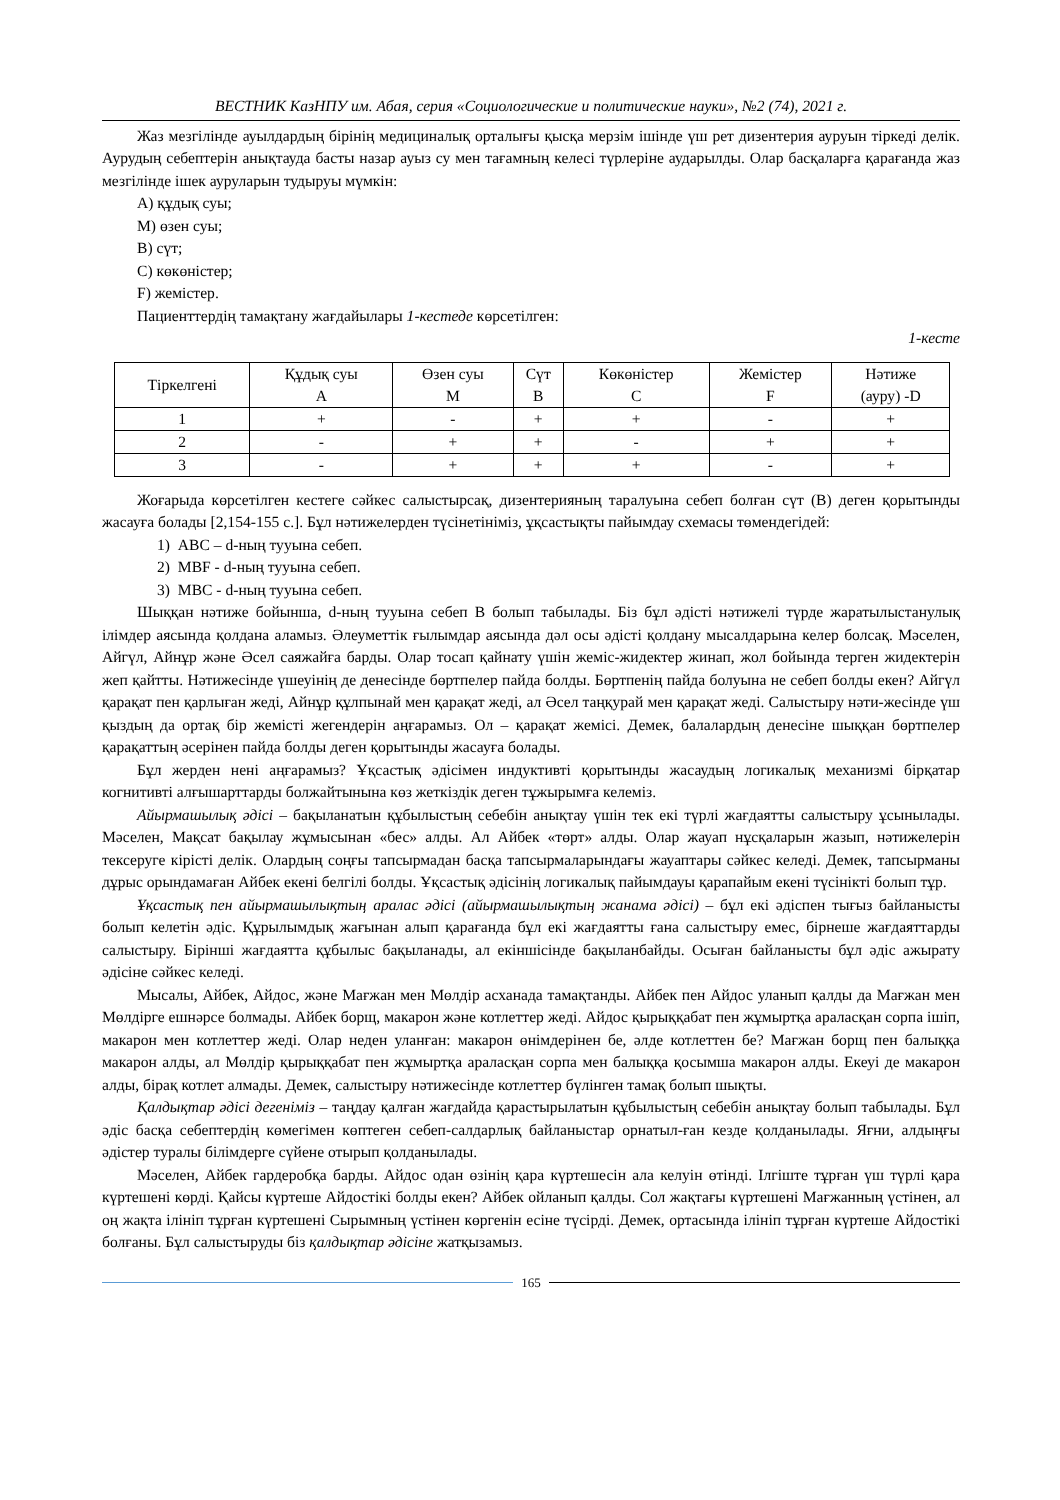ВЕСТНИК КазНПУ им. Абая, серия «Социологические и политические науки», №2 (74), 2021 г.
Жаз мезгілінде ауылдардың бірінің медициналық орталығы қысқа мерзім ішінде үш рет дизентерия ауруын тіркеді делік. Аурудың себептерін анықтауда басты назар ауыз су мен тағамның келесі түрлеріне аударылды. Олар басқаларға қарағанда жаз мезгілінде ішек ауруларын тудыруы мүмкін:
А) құдық суы;
М) өзен суы;
В) сүт;
С) көкөністер;
F) жемістер.
Пациенттердің тамақтану жағдайылары 1-кестеде көрсетілген:
1-кесте
| Тіркелгені | Құдық суы А | Өзен суы М | Сүт В | Көкөністер С | Жемістер F | Нәтиже (ауру) -D |
| --- | --- | --- | --- | --- | --- | --- |
| 1 | + | - | + | + | - | + |
| 2 | - | + | + | - | + | + |
| 3 | - | + | + | + | - | + |
Жоғарыда көрсетілген кестеге сәйкес салыстырсақ, дизентерияның таралуына себеп болған сүт (В) деген қорытынды жасауға болады [2,154-155 с.]. Бұл нәтижелерден түсінетініміз, ұқсастықты пайымдау схемасы төмендегідей:
1) АВС – d-ның тууына себеп.
2) МВF - d-ның тууына себеп.
3) МВС - d-ның тууына себеп.
Шыққан нәтиже бойынша, d-ның тууына себеп В болып табылады. Біз бұл әдісті нәтижелі түрде жаратылыстанулық ілімдер аясында қолдана аламыз. Әлеуметтік ғылымдар аясында дәл осы әдісті қолдану мысалдарына келер болсақ. Мәселен, Айгүл, Айнұр және Әсел саяжайға барды. Олар тосап қайнату үшін жеміс-жидектер жинап, жол бойында терген жидектерін жеп қайтты. Нәтижесінде үшеуінің де денесінде бөртпелер пайда болды. Бөртпенің пайда болуына не себеп болды екен? Айгүл қарақат пен қарлыған жеді, Айнұр құлпынай мен қарақат жеді, ал Әсел таңқурай мен қарақат жеді. Салыстыру нәти-жесінде үш қыздың да ортақ бір жемісті жегендерін аңғарамыз. Ол – қарақат жемісі. Демек, балалардың денесіне шыққан бөртпелер қарақаттың әсерінен пайда болды деген қорытынды жасауға болады.
Бұл жерден нені аңғарамыз? Ұқсастық әдісімен индуктивті қорытынды жасаудың логикалық механизмі бірқатар когнитивті алғышарттарды болжайтынына көз жеткіздік деген тұжырымға келеміз.
Айырмашылық әдісі – бақыланатын құбылыстың себебін анықтау үшін тек екі түрлі жағдаятты салыстыру ұсынылады. Мәселен, Мақсат бақылау жұмысынан «бес» алды. Ал Айбек «төрт» алды. Олар жауап нұсқаларын жазып, нәтижелерін тексеруге кірісті делік. Олардың соңғы тапсырмадан басқа тапсырмаларындағы жауаптары сәйкес келеді. Демек, тапсырманы дұрыс орындамаған Айбек екені белгілі болды. Ұқсастық әдісінің логикалық пайымдауы қарапайым екені түсінікті болып тұр.
Ұқсастық пен айырмашылықтың аралас әдісі (айырмашылықтың жанама әдісі) – бұл екі әдіспен тығыз байланысты болып келетін әдіс. Құрылымдық жағынан алып қарағанда бұл екі жағдаятты ғана салыстыру емес, бірнеше жағдаяттарды салыстыру. Бірінші жағдаятта құбылыс бақыланады, ал екіншісінде бақыланбайды. Осыған байланысты бұл әдіс ажырату әдісіне сәйкес келеді.
Мысалы, Айбек, Айдос, және Мағжан мен Мөлдір асханада тамақтанды. Айбек пен Айдос уланып қалды да Мағжан мен Мөлдірге ешнәрсе болмады. Айбек борщ, макарон және котлеттер жеді. Айдос қырыққабат пен жұмыртқа араласқан сорпа ішіп, макарон мен котлеттер жеді. Олар неден уланған: макарон өнімдерінен бе, әлде котлеттен бе? Мағжан борщ пен балыққа макарон алды, ал Мөлдір қырыққабат пен жұмыртқа араласқан сорпа мен балыққа қосымша макарон алды. Екеуі де макарон алды, бірақ котлет алмады. Демек, салыстыру нәтижесінде котлеттер бүлінген тамақ болып шықты.
Қалдықтар әдісі дегеніміз – таңдау қалған жағдайда қарастырылатын құбылыстың себебін анықтау болып табылады. Бұл әдіс басқа себептердің көмегімен көптеген себеп-салдарлық байланыстар орнатыл-ған кезде қолданылады. Яғни, алдыңғы әдістер туралы білімдерге сүйене отырып қолданылады.
Мәселен, Айбек гардеробқа барды. Айдос одан өзінің қара күртешесін ала келуін өтінді. Ілгіште тұрған үш түрлі қара күртешені көрді. Қайсы күртеше Айдостікі болды екен? Айбек ойланып қалды. Сол жақтағы күртешені Мағжанның үстінен, ал оң жақта ілініп тұрған күртешені Сырымның үстінен көргенін есіне түсірді. Демек, ортасында ілініп тұрған күртеше Айдостікі болғаны. Бұл салыстыруды біз қалдықтар әдісіне жатқызамыз.
165